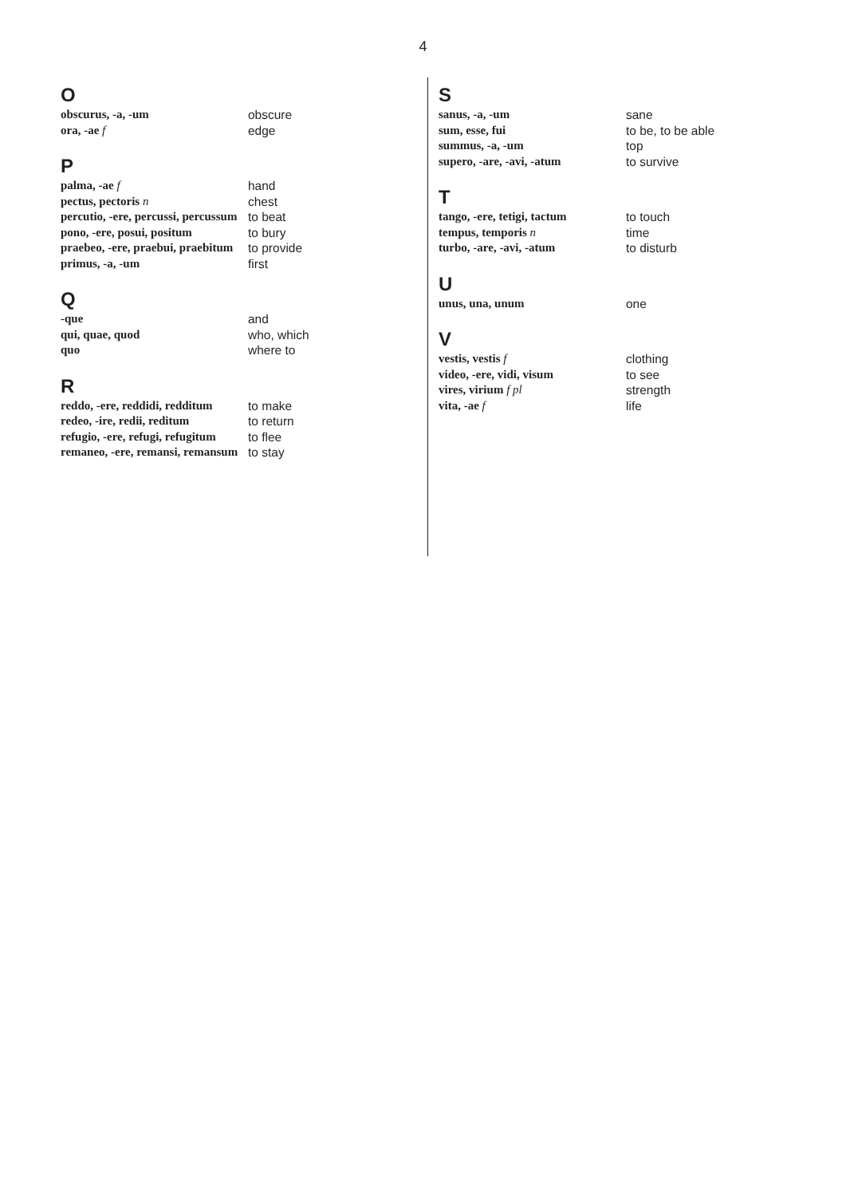4
O
obscurus, -a, -um obscure
ora, -ae f edge
P
palma, -ae f hand
pectus, pectoris n chest
percutio, -ere, percussi, percussum
to beat
pono, -ere, posui, positum
to bury
praebeo, -ere, praebui, praebitum
to provide
primus, -a, -um first
Q
-que and
qui, quae, quod who, which
quo where to
R
reddo, -ere, reddidi, redditum
to make
redeo, -ire, redii, reditum
to return
refugio, -ere, refugi, refugitum
to flee
remaneo, -ere, remansi, remansum
to stay
S
sanus, -a, -um sane
sum, esse, fui to be, to be able
summus, -a, -um top
supero, -are, -avi, -atum
to survive
T
tango, -ere, tetigi, tactum
to touch
tempus, temporis n time
turbo, -are, -avi, -atum to disturb
U
unus, una, unum one
V
vestis, vestis f clothing
video, -ere, vidi, visum to see
vires, virium f pl strength
vita, -ae f life